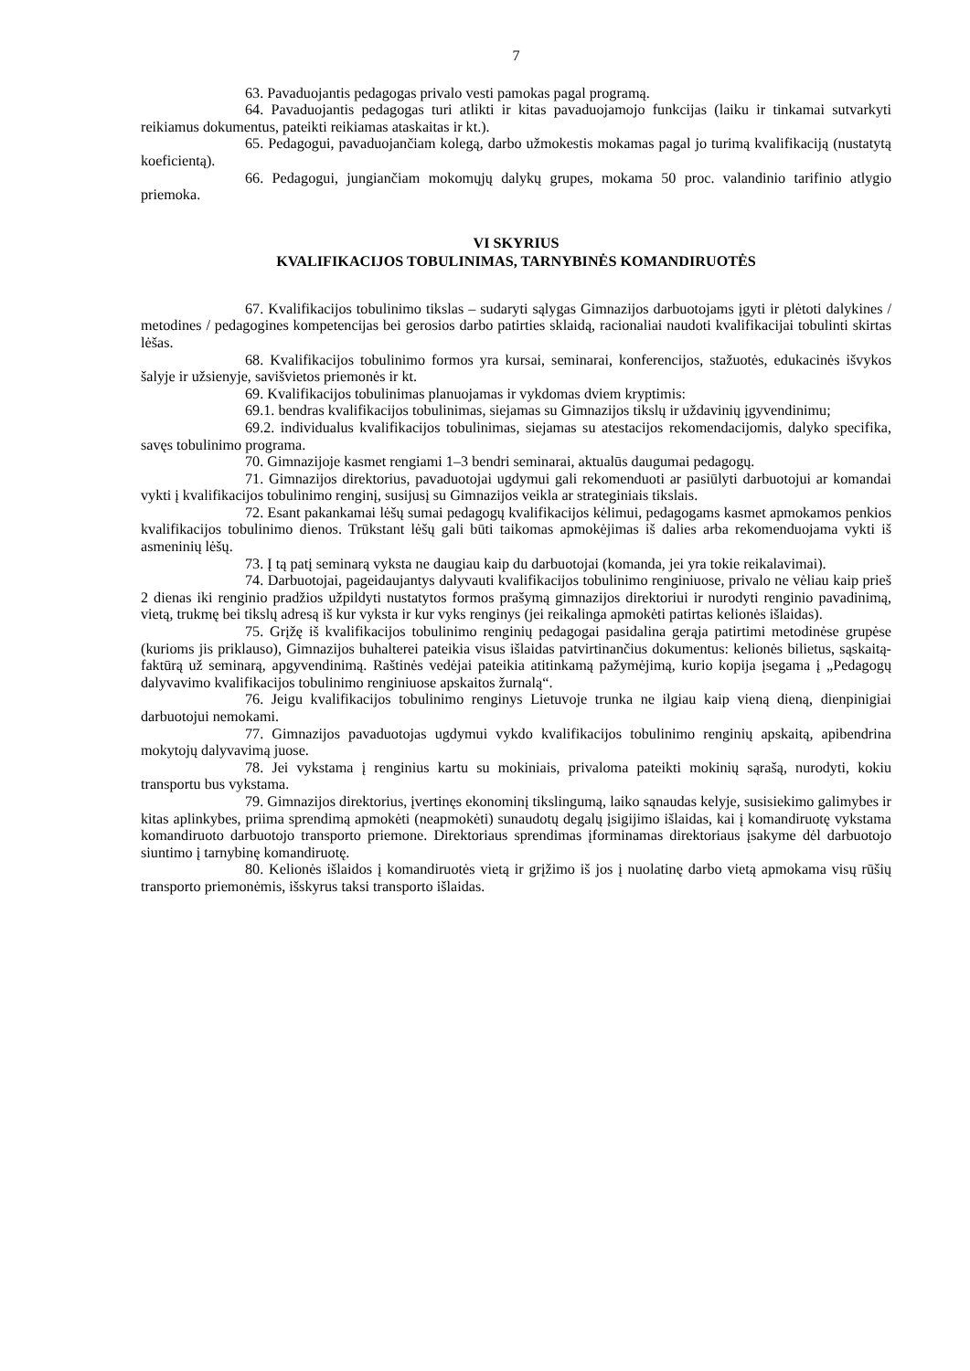7
63. Pavaduojantis pedagogas privalo vesti pamokas pagal programą.
64. Pavaduojantis pedagogas turi atlikti ir kitas pavaduojamojo funkcijas (laiku ir tinkamai sutvarkyti reikiamus dokumentus, pateikti reikiamas ataskaitas ir kt.).
65. Pedagogui, pavaduojančiam kolegą, darbo užmokestis mokamas pagal jo turimą kvalifikaciją (nustatytą koeficientą).
66. Pedagogui, jungiančiam mokomųjų dalykų grupes, mokama 50 proc. valandinio tarifinio atlygio priemoka.
VI SKYRIUS
KVALIFIKACIJOS TOBULINIMAS, TARNYBINĖS KOMANDIRUOTĖS
67. Kvalifikacijos tobulinimo tikslas – sudaryti sąlygas Gimnazijos darbuotojams įgyti ir plėtoti dalykines / metodines / pedagogines kompetencijas bei gerosios darbo patirties sklaidą, racionaliai naudoti kvalifikacijai tobulinti skirtas lėšas.
68. Kvalifikacijos tobulinimo formos yra kursai, seminarai, konferencijos, stažuotės, edukacinės išvykos šalyje ir užsienyje, savišvietos priemonės ir kt.
69. Kvalifikacijos tobulinimas planuojamas ir vykdomas dviem kryptimis:
69.1. bendras kvalifikacijos tobulinimas, siejamas su Gimnazijos tikslų ir uždavinių įgyvendinimu;
69.2. individualus kvalifikacijos tobulinimas, siejamas su atestacijos rekomendacijomis, dalyko specifika, savęs tobulinimo programa.
70. Gimnazijoje kasmet rengiami 1–3 bendri seminarai, aktualūs daugumai pedagogų.
71. Gimnazijos direktorius, pavaduotojai ugdymui gali rekomenduoti ar pasiūlyti darbuotojui ar komandai vykti į kvalifikacijos tobulinimo renginį, susijusį su Gimnazijos veikla ar strateginiais tikslais.
72. Esant pakankamai lėšų sumai pedagogų kvalifikacijos kėlimui, pedagogams kasmet apmokamos penkios kvalifikacijos tobulinimo dienos. Trūkstant lėšų gali būti taikomas apmokėjimas iš dalies arba rekomenduojama vykti iš asmeninių lėšų.
73. Į tą patį seminarą vyksta ne daugiau kaip du darbuotojai (komanda, jei yra tokie reikalavimai).
74. Darbuotojai, pageidaujantys dalyvauti kvalifikacijos tobulinimo renginiuose, privalo ne vėliau kaip prieš 2 dienas iki renginio pradžios užpildyti nustatytos formos prašymą gimnazijos direktoriui ir nurodyti renginio pavadinimą, vietą, trukmę bei tikslų adresą iš kur vyksta ir kur vyks renginys (jei reikalinga apmokėti patirtas kelionės išlaidas).
75. Grįžę iš kvalifikacijos tobulinimo renginių pedagogai pasidalina gerąja patirtimi metodinėse grupėse (kurioms jis priklauso), Gimnazijos buhalterei pateikia visus išlaidas patvirtinančius dokumentus: kelionės bilietus, sąskaitą-faktūrą už seminarą, apgyvendinimą. Raštinės vedėjai pateikia atitinkamą pažymėjimą, kurio kopija įsegama į „Pedagogų dalyvavimo kvalifikacijos tobulinimo renginiuose apskaitos žurnalą“.
76. Jeigu kvalifikacijos tobulinimo renginys Lietuvoje trunka ne ilgiau kaip vieną dieną, dienpinigiai darbuotojui nemokami.
77. Gimnazijos pavaduotojas ugdymui vykdo kvalifikacijos tobulinimo renginių apskaitą, apibendrina mokytojų dalyvavimą juose.
78. Jei vykstama į renginius kartu su mokiniais, privaloma pateikti mokinių sąrašą, nurodyti, kokiu transportu bus vykstama.
79. Gimnazijos direktorius, įvertinęs ekonominį tikslingumą, laiko sąnaudas kelyje, susisiekimo galimybes ir kitas aplinkybes, priima sprendimą apmokėti (neapmokėti) sunaudotų degalų įsigijimo išlaidas, kai į komandiruotę vykstama komandiruoto darbuotojo transporto priemone. Direktoriaus sprendimas įforminamas direktoriaus įsakyme dėl darbuotojo siuntimo į tarnybinę komandiruotę.
80. Kelionės išlaidos į komandiruotės vietą ir grįžimo iš jos į nuolatinę darbo vietą apmokama visų rūšių transporto priemonėmis, išskyrus taksi transporto išlaidas.